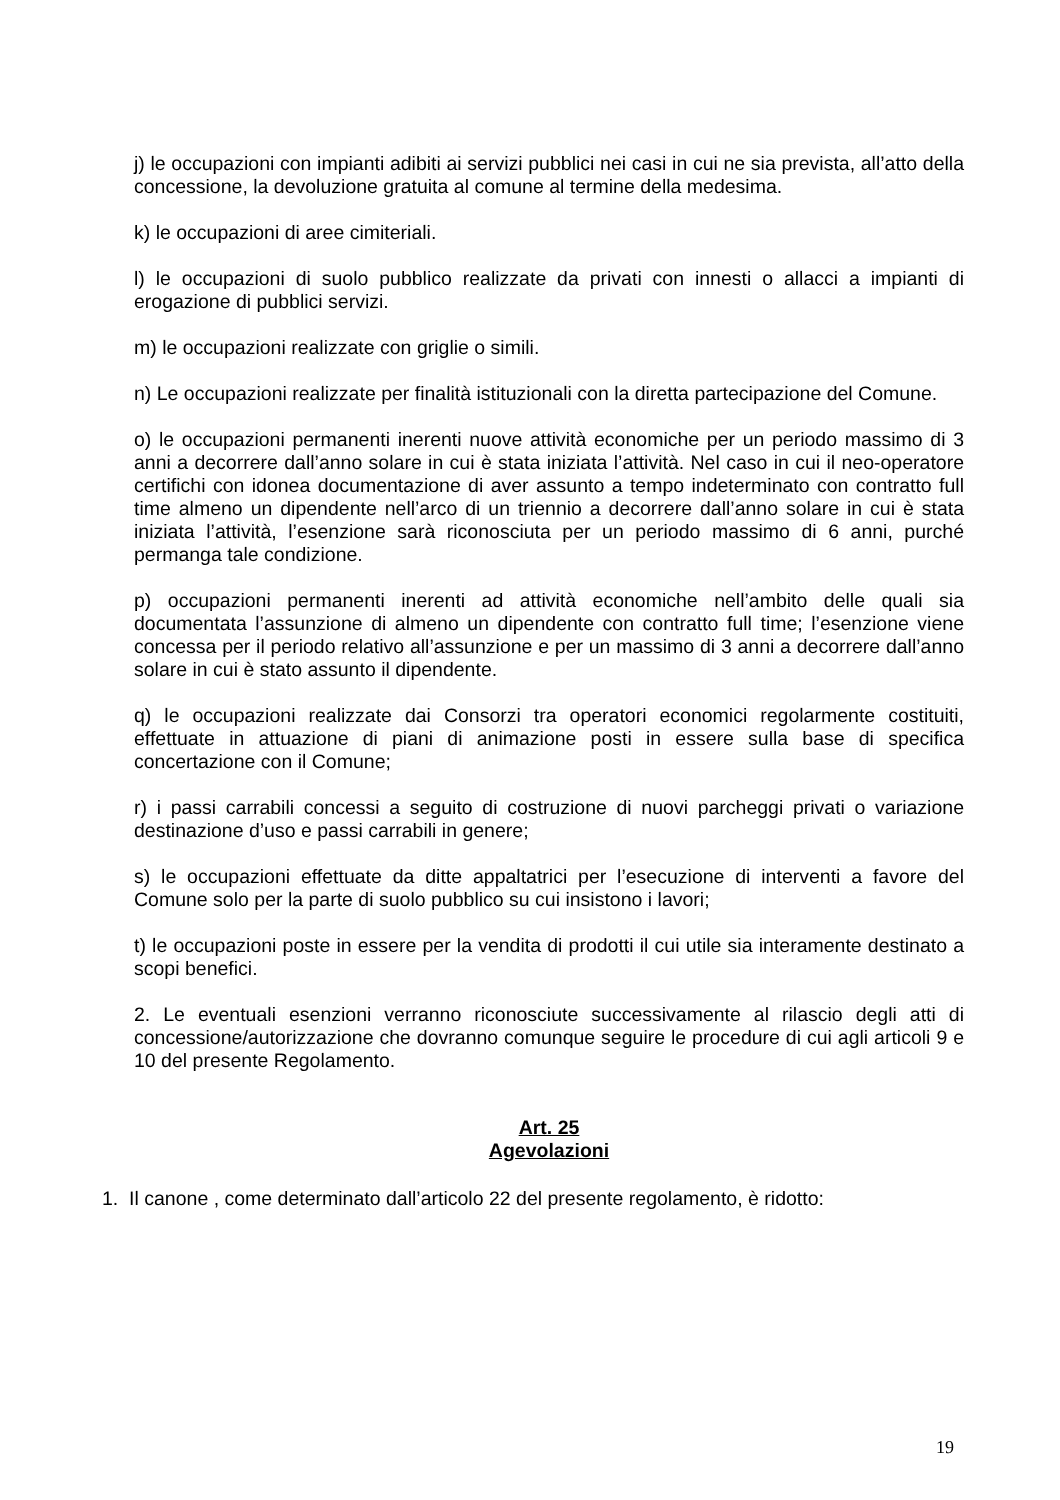j) le occupazioni con impianti adibiti ai servizi pubblici nei casi in cui ne sia prevista, all’atto della concessione, la devoluzione gratuita al comune al termine della medesima.
k) le occupazioni di aree cimiteriali.
l) le occupazioni di suolo pubblico realizzate da privati con innesti o allacci a impianti di erogazione di pubblici servizi.
m) le occupazioni realizzate con griglie o simili.
n) Le occupazioni realizzate per finalità istituzionali con la diretta partecipazione del Comune.
o) le occupazioni permanenti inerenti nuove attività economiche per un periodo massimo di 3 anni a decorrere dall’anno solare in cui è stata iniziata l’attività. Nel caso in cui il neo-operatore certifichi con idonea documentazione di aver assunto a tempo indeterminato con contratto full time almeno un dipendente nell’arco di un triennio a decorrere dall’anno solare in cui è stata iniziata l’attività, l’esenzione sarà riconosciuta per un periodo massimo di 6 anni, purché permanga tale condizione.
p) occupazioni permanenti inerenti ad attività economiche nell’ambito delle quali sia documentata l’assunzione di almeno un dipendente con contratto full time; l’esenzione viene concessa per il periodo relativo all’assunzione e per un massimo di 3 anni a decorrere dall’anno solare in cui è stato assunto il dipendente.
q) le occupazioni realizzate dai Consorzi tra operatori economici regolarmente costituiti, effettuate in attuazione di piani di animazione posti in essere sulla base di specifica concertazione con il Comune;
r) i passi carrabili concessi a seguito di costruzione di nuovi parcheggi privati o variazione destinazione d’uso e passi carrabili in genere;
s) le occupazioni effettuate da ditte appaltatrici per l’esecuzione di interventi a favore del Comune solo per la parte di suolo pubblico su cui insistono i lavori;
t) le occupazioni poste in essere per la vendita di prodotti il cui utile sia interamente destinato a scopi benefici.
2. Le eventuali esenzioni verranno riconosciute successivamente al rilascio degli atti di concessione/autorizzazione che dovranno comunque seguire le procedure di cui agli articoli 9 e 10 del presente Regolamento.
Art. 25
Agevolazioni
1. Il canone , come determinato dall’articolo 22 del presente regolamento, è ridotto:
19